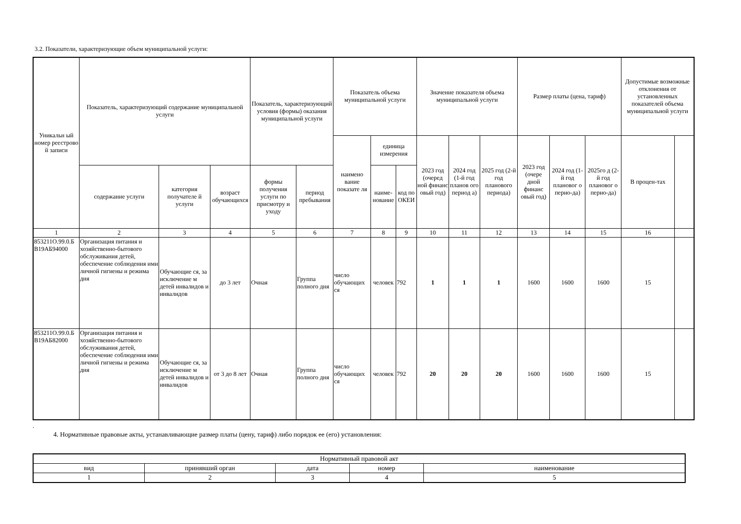3.2. Показатели, характеризующие объем муниципальной услуги:
| Уникальн ый номер реестрово й записи | Показатель, характеризующий содержание муниципальной услуги | | | Показатель, характеризующий условия (формы) оказания муниципальной услуги | | Показатель объема муниципальной услуги | | | Значение показателя объема муниципальной услуги | | | Размер платы (цена, тариф) | | | Допустимые возможные отклонения от установленных показателей объема муниципальной услуги | |
| --- | --- | --- | --- | --- | --- | --- | --- | --- | --- | --- | --- | --- | --- | --- | --- | --- |
| | | | | | | наимено вание показате ля | единица измерения | | 2023 год (очеред ной финанс овый год) | 2024 год (1-й год планов ого период а) | 2025 год (2-й год планового периода) | 2023 год (очере дной финанс овый год) | 2024 год (1-й год плановог о перио-да) | 2025го д (2-й год плановог о перио-да) | В процен-тах | |
| | содержание услуги | категория получателе й услуги | возраст обучающихся | формы получения услуги по присмотру и уходу | период пребывания | | наиме-нование | код по ОКЕИ | | | | | | | | |
| 1 | 2 | 3 | 4 | 5 | 6 | 7 | 8 | 9 | 10 | 11 | 12 | 13 | 14 | 15 | 16 | |
| 853211О.99.0.Б В19АБ94000 | Организация питания и хозяйственно-бытового обслуживания детей, обеспечение соблюдения ими личной гигиены и режима дня | Обучающие ся, за исключение м детей инвалидов и инвалидов | до 3 лет | Очная | Группа полного дня | число обучающих ся | человек | 792 | 1 | 1 | 1 | 1600 | 1600 | 1600 | 15 | |
| 853211О.99.0.Б В19АБ82000 | Организация питания и хозяйственно-бытового обслуживания детей, обеспечение соблюдения ими личной гигиены и режима дня | Обучающие ся, за исключение м детей инвалидов и инвалидов | от 3 до 8 лет | Очная | Группа полного дня | число обучающих ся | человек | 792 | 20 | 20 | 20 | 1600 | 1600 | 1600 | 15 | |
.
4. Нормативные правовые акты, устанавливающие размер платы (цену, тариф) либо порядок ее (его) установления:
| Нормативный правовой акт | | | | |
| --- | --- | --- | --- | --- |
| вид | принявший орган | дата | номер | наименование |
| 1 | 2 | 3 | 4 | 5 |